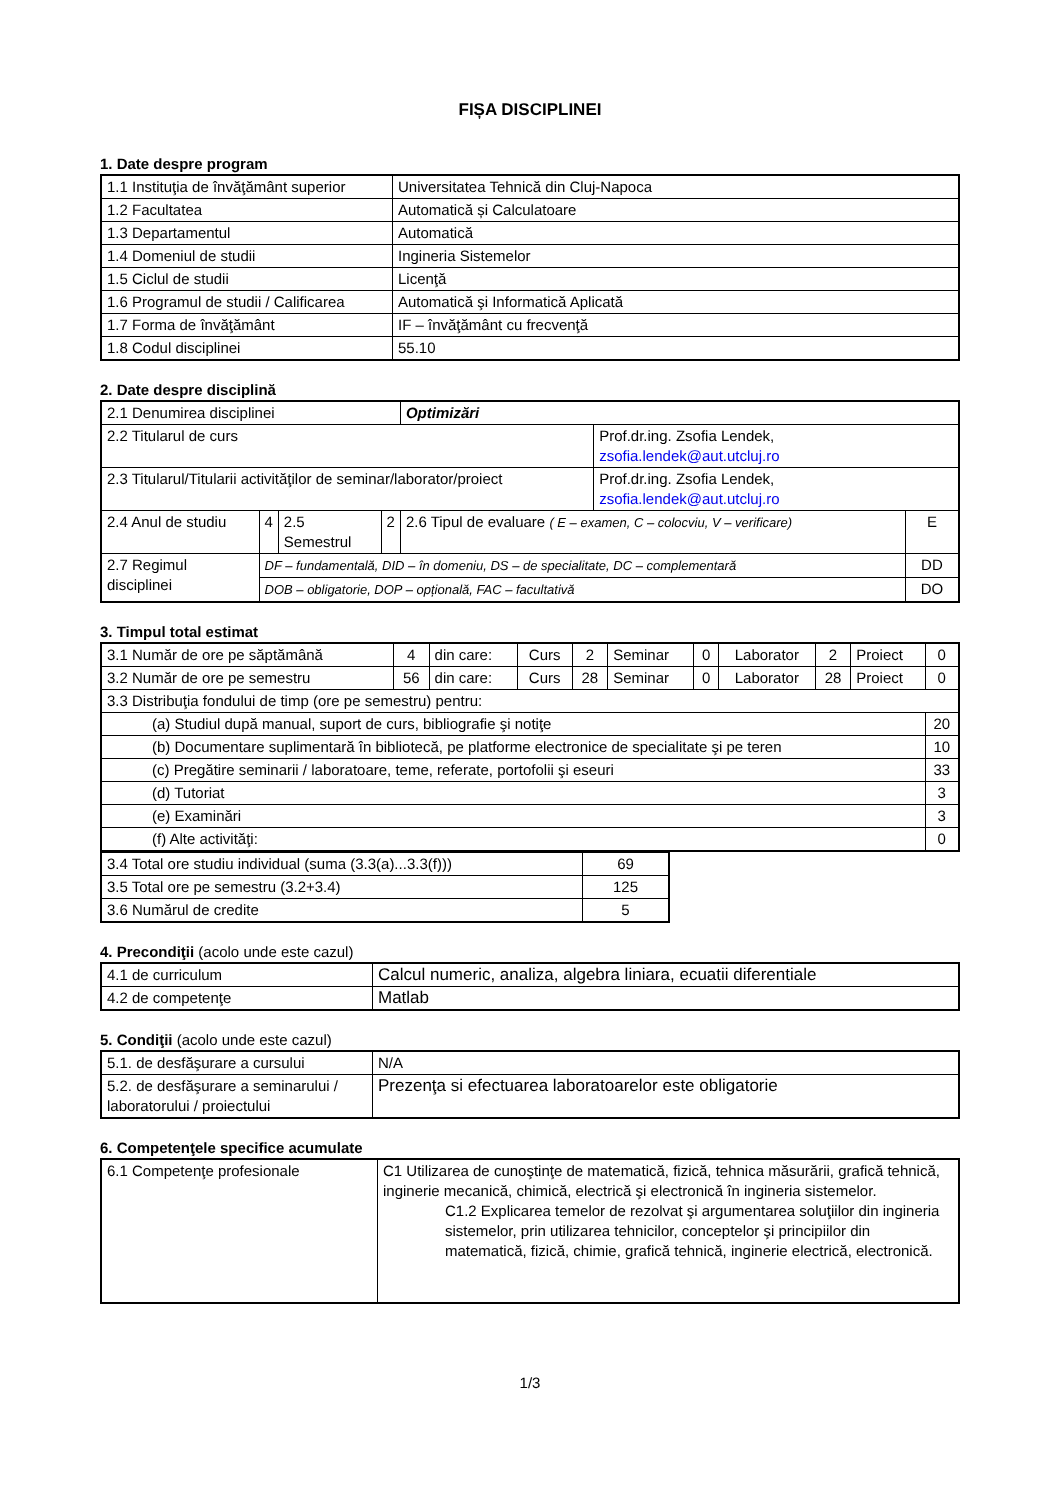FIȘA DISCIPLINEI
1. Date despre program
| 1.1 Instituţia de învăţământ superior | Universitatea Tehnică din Cluj-Napoca |
| 1.2 Facultatea | Automatică și Calculatoare |
| 1.3 Departamentul | Automatică |
| 1.4 Domeniul de studii | Ingineria Sistemelor |
| 1.5 Ciclul de studii | Licenţă |
| 1.6 Programul de studii / Calificarea | Automatică şi Informatică Aplicată |
| 1.7 Forma de învăţământ | IF – învăţământ cu frecvenţă |
| 1.8 Codul disciplinei | 55.10 |
2. Date despre disciplină
| 2.1 Denumirea disciplinei | | | | Optimizări | | |
| 2.2 Titularul de curs | | | | | Prof.dr.ing. Zsofia Lendek, zsofia.lendek@aut.utcluj.ro | |
| 2.3 Titularul/Titularii activităţilor de seminar/laborator/proiect | | | | | Prof.dr.ing. Zsofia Lendek, zsofia.lendek@aut.utcluj.ro | |
| 2.4 Anul de studiu | 4 | 2.5 Semestrul | 2 | 2.6 Tipul de evaluare ( E – examen, C – colocviu, V – verificare) | | E |
| 2.7 Regimul disciplinei | DF – fundamentală, DID – în domeniu, DS – de specialitate, DC – complementară | | | | | DD |
| | DOB – obligatorie, DOP – opțională, FAC – facultativă | | | | | DO |
3. Timpul total estimat
| 3.1 Număr de ore pe săptămână | 4 | din care: | Curs | 2 | Seminar | 0 | Laborator | 2 | Proiect | 0 |
| 3.2 Număr de ore pe semestru | 56 | din care: | Curs | 28 | Seminar | 0 | Laborator | 28 | Proiect | 0 |
| 3.3 Distribuţia fondului de timp (ore pe semestru) pentru: | | | | | | | | | | |
| (a) Studiul după manual, suport de curs, bibliografie şi notiţe | | | | | | | | | | 20 |
| (b) Documentare suplimentară în bibliotecă, pe platforme electronice de specialitate şi pe teren | | | | | | | | | | 10 |
| (c) Pregătire seminarii / laboratoare, teme, referate, portofolii şi eseuri | | | | | | | | | | 33 |
| (d) Tutoriat | | | | | | | | | | 3 |
| (e) Examinări | | | | | | | | | | 3 |
| (f) Alte activităţi: | | | | | | | | | | 0 |
| 3.4 Total ore studiu individual (suma (3.3(a)...3.3(f))) | 69 |
| 3.5 Total ore pe semestru (3.2+3.4) | 125 |
| 3.6 Numărul de credite | 5 |
4. Precondiţii (acolo unde este cazul)
| 4.1 de curriculum | Calcul numeric, analiza, algebra liniara, ecuatii diferentiale |
| 4.2 de competenţe | Matlab |
5. Condiţii (acolo unde este cazul)
| 5.1. de desfăşurare a cursului | N/A |
| 5.2. de desfăşurare a seminarului / laboratorului / proiectului | Prezenţa si efectuarea laboratoarelor este obligatorie |
6. Competenţele specifice acumulate
| 6.1 Competenţe profesionale | C1 Utilizarea de cunoştinţe de matematică, fizică, tehnica măsurării, grafică tehnică, inginerie mecanică, chimică, electrică şi electronică în ingineria sistemelor. C1.2 Explicarea temelor de rezolvat şi argumentarea soluţiilor din ingineria sistemelor, prin utilizarea tehnicilor, conceptelor şi principiilor din matematică, fizică, chimie, grafică tehnică, inginerie electrică, electronică. |
1/3